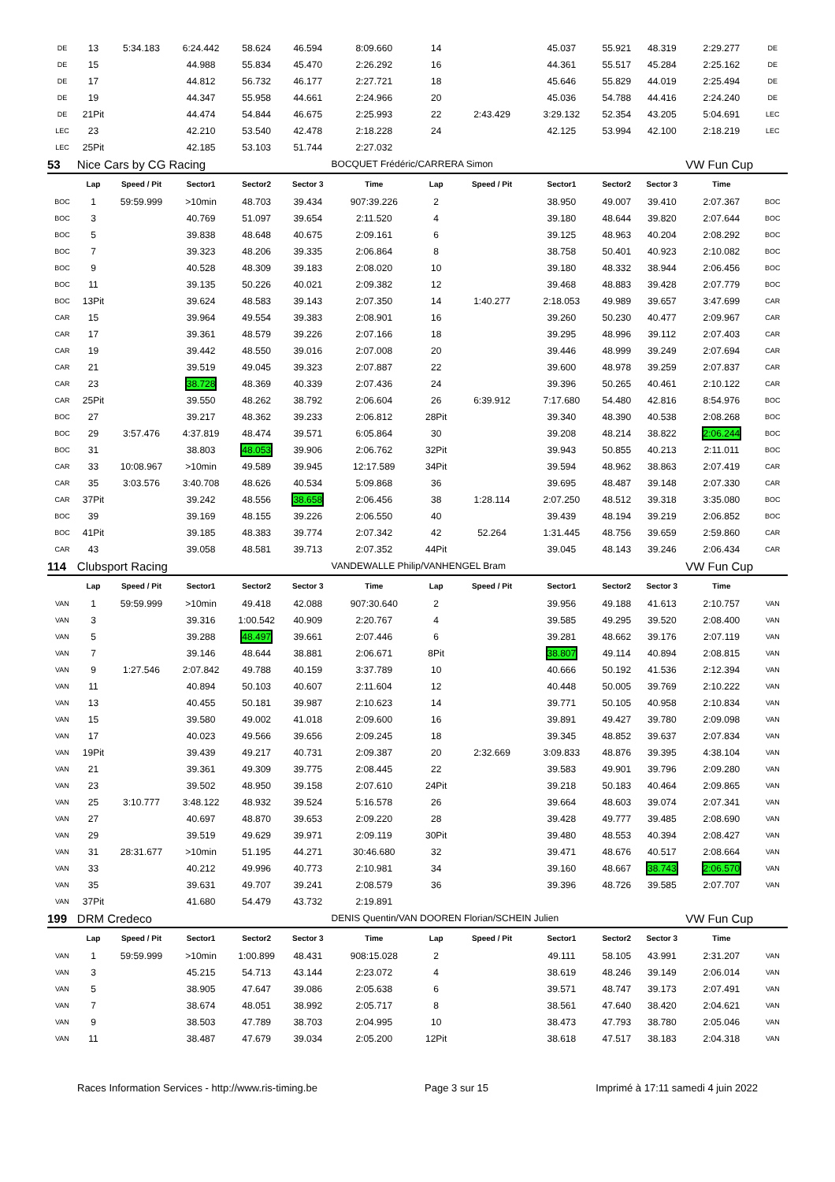| DE | 13 | 5:34.183 | 6:24.442 | 58.624 | 46.594 | 8:09.660 | 14 | | 45.037 | 55.921 | 48.319 | 2:29.277 | DE |
| DE | 15 | | 44.988 | 55.834 | 45.470 | 2:26.292 | 16 | | 44.361 | 55.517 | 45.284 | 2:25.162 | DE |
| DE | 17 | | 44.812 | 56.732 | 46.177 | 2:27.721 | 18 | | 45.646 | 55.829 | 44.019 | 2:25.494 | DE |
| DE | 19 | | 44.347 | 55.958 | 44.661 | 2:24.966 | 20 | | 45.036 | 54.788 | 44.416 | 2:24.240 | DE |
| DE | 21Pit | | 44.474 | 54.844 | 46.675 | 2:25.993 | 22 | 2:43.429 | 3:29.132 | 52.354 | 43.205 | 5:04.691 | LEC |
| LEC | 23 | | 42.210 | 53.540 | 42.478 | 2:18.228 | 24 | | 42.125 | 53.994 | 42.100 | 2:18.219 | LEC |
| LEC | 25Pit | | 42.185 | 53.103 | 51.744 | 2:27.032 | | | | | | | |
| 53 | Nice Cars by CG Racing | | | | | BOCQUET Frédéric/CARRERA Simon | | | | | | VW Fun Cup | |
| | Lap | Speed / Pit | Sector1 | Sector2 | Sector 3 | Time | Lap | Speed / Pit | Sector1 | Sector2 | Sector 3 | Time | |
| BOC | 1 | 59:59.999 | >10min | 48.703 | 39.434 | 907:39.226 | 2 | | 38.950 | 49.007 | 39.410 | 2:07.367 | BOC |
| BOC | 3 | | 40.769 | 51.097 | 39.654 | 2:11.520 | 4 | | 39.180 | 48.644 | 39.820 | 2:07.644 | BOC |
| BOC | 5 | | 39.838 | 48.648 | 40.675 | 2:09.161 | 6 | | 39.125 | 48.963 | 40.204 | 2:08.292 | BOC |
| BOC | 7 | | 39.323 | 48.206 | 39.335 | 2:06.864 | 8 | | 38.758 | 50.401 | 40.923 | 2:10.082 | BOC |
| BOC | 9 | | 40.528 | 48.309 | 39.183 | 2:08.020 | 10 | | 39.180 | 48.332 | 38.944 | 2:06.456 | BOC |
| BOC | 11 | | 39.135 | 50.226 | 40.021 | 2:09.382 | 12 | | 39.468 | 48.883 | 39.428 | 2:07.779 | BOC |
| BOC | 13Pit | | 39.624 | 48.583 | 39.143 | 2:07.350 | 14 | 1:40.277 | 2:18.053 | 49.989 | 39.657 | 3:47.699 | CAR |
| CAR | 15 | | 39.964 | 49.554 | 39.383 | 2:08.901 | 16 | | 39.260 | 50.230 | 40.477 | 2:09.967 | CAR |
| CAR | 17 | | 39.361 | 48.579 | 39.226 | 2:07.166 | 18 | | 39.295 | 48.996 | 39.112 | 2:07.403 | CAR |
| CAR | 19 | | 39.442 | 48.550 | 39.016 | 2:07.008 | 20 | | 39.446 | 48.999 | 39.249 | 2:07.694 | CAR |
| CAR | 21 | | 39.519 | 49.045 | 39.323 | 2:07.887 | 22 | | 39.600 | 48.978 | 39.259 | 2:07.837 | CAR |
| CAR | 23 | | 38.728 | 48.369 | 40.339 | 2:07.436 | 24 | | 39.396 | 50.265 | 40.461 | 2:10.122 | CAR |
| CAR | 25Pit | | 39.550 | 48.262 | 38.792 | 2:06.604 | 26 | 6:39.912 | 7:17.680 | 54.480 | 42.816 | 8:54.976 | BOC |
| BOC | 27 | | 39.217 | 48.362 | 39.233 | 2:06.812 | 28Pit | | 39.340 | 48.390 | 40.538 | 2:08.268 | BOC |
| BOC | 29 | 3:57.476 | 4:37.819 | 48.474 | 39.571 | 6:05.864 | 30 | | 39.208 | 48.214 | 38.822 | 2:06.244 | BOC |
| BOC | 31 | | 38.803 | 48.053 | 39.906 | 2:06.762 | 32Pit | | 39.943 | 50.855 | 40.213 | 2:11.011 | BOC |
| CAR | 33 | 10:08.967 | >10min | 49.589 | 39.945 | 12:17.589 | 34Pit | | 39.594 | 48.962 | 38.863 | 2:07.419 | CAR |
| CAR | 35 | 3:03.576 | 3:40.708 | 48.626 | 40.534 | 5:09.868 | 36 | | 39.695 | 48.487 | 39.148 | 2:07.330 | CAR |
| CAR | 37Pit | | 39.242 | 48.556 | 38.658 | 2:06.456 | 38 | 1:28.114 | 2:07.250 | 48.512 | 39.318 | 3:35.080 | BOC |
| BOC | 39 | | 39.169 | 48.155 | 39.226 | 2:06.550 | 40 | | 39.439 | 48.194 | 39.219 | 2:06.852 | BOC |
| BOC | 41Pit | | 39.185 | 48.383 | 39.774 | 2:07.342 | 42 | 52.264 | 1:31.445 | 48.756 | 39.659 | 2:59.860 | CAR |
| CAR | 43 | | 39.058 | 48.581 | 39.713 | 2:07.352 | 44Pit | | 39.045 | 48.143 | 39.246 | 2:06.434 | CAR |
| 114 | Clubsport Racing | | | | | VANDEWALLE Philip/VANHENGEL Bram | | | | | | VW Fun Cup | |
| | Lap | Speed / Pit | Sector1 | Sector2 | Sector 3 | Time | Lap | Speed / Pit | Sector1 | Sector2 | Sector 3 | Time | |
| VAN | 1 | 59:59.999 | >10min | 49.418 | 42.088 | 907:30.640 | 2 | | 39.956 | 49.188 | 41.613 | 2:10.757 | VAN |
| VAN | 3 | | 39.316 | 1:00.542 | 40.909 | 2:20.767 | 4 | | 39.585 | 49.295 | 39.520 | 2:08.400 | VAN |
| VAN | 5 | | 39.288 | 48.497 | 39.661 | 2:07.446 | 6 | | 39.281 | 48.662 | 39.176 | 2:07.119 | VAN |
| VAN | 7 | | 39.146 | 48.644 | 38.881 | 2:06.671 | 8Pit | | 38.807 | 49.114 | 40.894 | 2:08.815 | VAN |
| VAN | 9 | 1:27.546 | 2:07.842 | 49.788 | 40.159 | 3:37.789 | 10 | | 40.666 | 50.192 | 41.536 | 2:12.394 | VAN |
| VAN | 11 | | 40.894 | 50.103 | 40.607 | 2:11.604 | 12 | | 40.448 | 50.005 | 39.769 | 2:10.222 | VAN |
| VAN | 13 | | 40.455 | 50.181 | 39.987 | 2:10.623 | 14 | | 39.771 | 50.105 | 40.958 | 2:10.834 | VAN |
| VAN | 15 | | 39.580 | 49.002 | 41.018 | 2:09.600 | 16 | | 39.891 | 49.427 | 39.780 | 2:09.098 | VAN |
| VAN | 17 | | 40.023 | 49.566 | 39.656 | 2:09.245 | 18 | | 39.345 | 48.852 | 39.637 | 2:07.834 | VAN |
| VAN | 19Pit | | 39.439 | 49.217 | 40.731 | 2:09.387 | 20 | 2:32.669 | 3:09.833 | 48.876 | 39.395 | 4:38.104 | VAN |
| VAN | 21 | | 39.361 | 49.309 | 39.775 | 2:08.445 | 22 | | 39.583 | 49.901 | 39.796 | 2:09.280 | VAN |
| VAN | 23 | | 39.502 | 48.950 | 39.158 | 2:07.610 | 24Pit | | 39.218 | 50.183 | 40.464 | 2:09.865 | VAN |
| VAN | 25 | 3:10.777 | 3:48.122 | 48.932 | 39.524 | 5:16.578 | 26 | | 39.664 | 48.603 | 39.074 | 2:07.341 | VAN |
| VAN | 27 | | 40.697 | 48.870 | 39.653 | 2:09.220 | 28 | | 39.428 | 49.777 | 39.485 | 2:08.690 | VAN |
| VAN | 29 | | 39.519 | 49.629 | 39.971 | 2:09.119 | 30Pit | | 39.480 | 48.553 | 40.394 | 2:08.427 | VAN |
| VAN | 31 | 28:31.677 | >10min | 51.195 | 44.271 | 30:46.680 | 32 | | 39.471 | 48.676 | 40.517 | 2:08.664 | VAN |
| VAN | 33 | | 40.212 | 49.996 | 40.773 | 2:10.981 | 34 | | 39.160 | 48.667 | 38.743 | 2:06.570 | VAN |
| VAN | 35 | | 39.631 | 49.707 | 39.241 | 2:08.579 | 36 | | 39.396 | 48.726 | 39.585 | 2:07.707 | VAN |
| VAN | 37Pit | | 41.680 | 54.479 | 43.732 | 2:19.891 | | | | | | | |
| 199 | DRM Credeco | | | | | DENIS Quentin/VAN DOOREN Florian/SCHEIN Julien | | | | | | VW Fun Cup | |
| | Lap | Speed / Pit | Sector1 | Sector2 | Sector 3 | Time | Lap | Speed / Pit | Sector1 | Sector2 | Sector 3 | Time | |
| VAN | 1 | 59:59.999 | >10min | 1:00.899 | 48.431 | 908:15.028 | 2 | | 49.111 | 58.105 | 43.991 | 2:31.207 | VAN |
| VAN | 3 | | 45.215 | 54.713 | 43.144 | 2:23.072 | 4 | | 38.619 | 48.246 | 39.149 | 2:06.014 | VAN |
| VAN | 5 | | 38.905 | 47.647 | 39.086 | 2:05.638 | 6 | | 39.571 | 48.747 | 39.173 | 2:07.491 | VAN |
| VAN | 7 | | 38.674 | 48.051 | 38.992 | 2:05.717 | 8 | | 38.561 | 47.640 | 38.420 | 2:04.621 | VAN |
| VAN | 9 | | 38.503 | 47.789 | 38.703 | 2:04.995 | 10 | | 38.473 | 47.793 | 38.780 | 2:05.046 | VAN |
| VAN | 11 | | 38.487 | 47.679 | 39.034 | 2:05.200 | 12Pit | | 38.618 | 47.517 | 38.183 | 2:04.318 | VAN |
Races Information Services - http://www.ris-timing.be Page 3 sur 15 Imprimé à 17:11 samedi 4 juin 2022